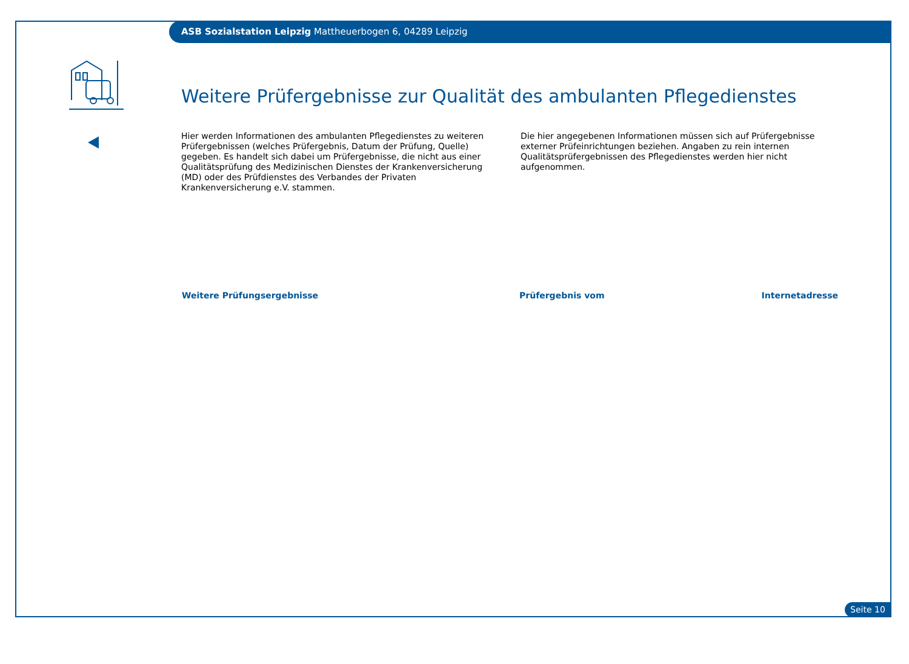ASB Sozialstation Leipzig Mattheuerbogen 6, 04289 Leipzig
Weitere Prüfergebnisse zur Qualität des ambulanten Pflegedienstes
Hier werden Informationen des ambulanten Pflegedienstes zu weiteren Prüfergebnissen (welches Prüfergebnis, Datum der Prüfung, Quelle) gegeben. Es handelt sich dabei um Prüfergebnisse, die nicht aus einer Qualitätsprüfung des Medizinischen Dienstes der Krankenversicherung (MD) oder des Prüfdienstes des Verbandes der Privaten Krankenversicherung e.V. stammen.
Die hier angegebenen Informationen müssen sich auf Prüfergebnisse externer Prüfeinrichtungen beziehen. Angaben zu rein internen Qualitäts­prüfergebnissen des Pflegedienstes werden hier nicht aufgenommen.
| Weitere Prüfungsergebnisse | Prüfergebnis vom | Internetadresse |
| --- | --- | --- |
Seite 10